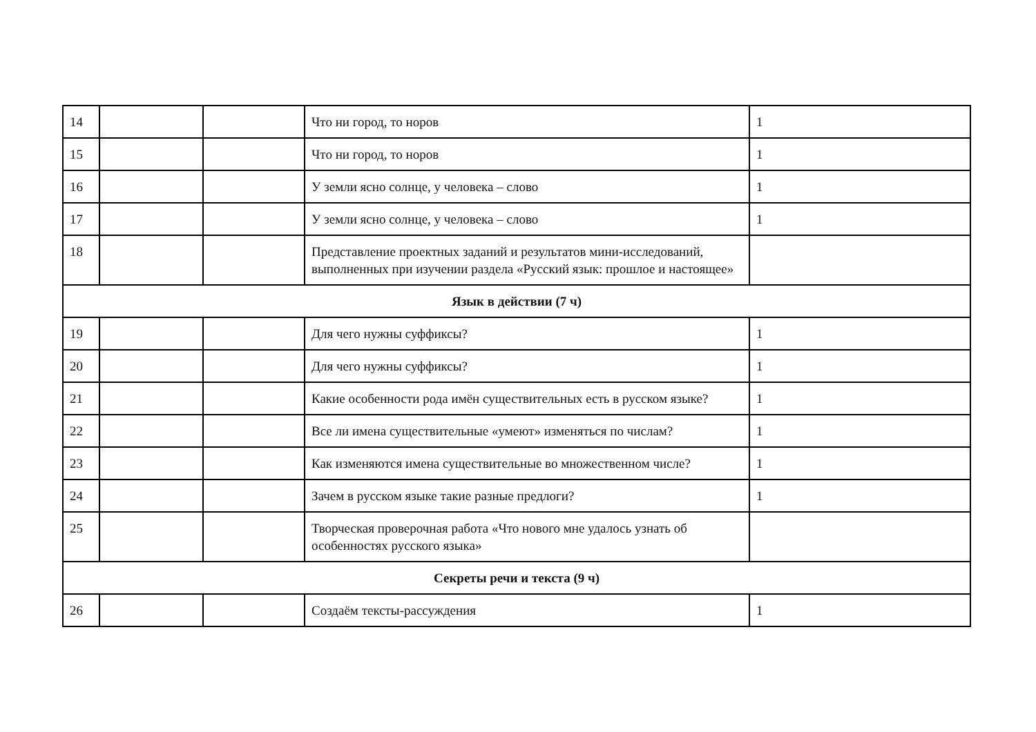| 14 | | | Что ни город, то норов | 1 |
| 15 | | | Что ни город, то норов | 1 |
| 16 | | | У земли ясно солнце, у человека – слово | 1 |
| 17 | | | У земли ясно солнце, у человека – слово | 1 |
| 18 | | | Представление проектных заданий и результатов мини-исследований, выполненных при изучении раздела «Русский язык: прошлое и настоящее» | |
| Язык в действии (7 ч) | | | | |
| 19 | | | Для чего нужны суффиксы? | 1 |
| 20 | | | Для чего нужны суффиксы? | 1 |
| 21 | | | Какие особенности рода имён существительных есть в русском языке? | 1 |
| 22 | | | Все ли имена существительные «умеют» изменяться по числам? | 1 |
| 23 | | | Как изменяются имена существительные во множественном числе? | 1 |
| 24 | | | Зачем в русском языке такие разные предлоги? | 1 |
| 25 | | | Творческая проверочная работа «Что нового мне удалось узнать об особенностях русского языка» | |
| Секреты речи и текста (9 ч) | | | | |
| 26 | | | Создаём тексты-рассуждения | 1 |